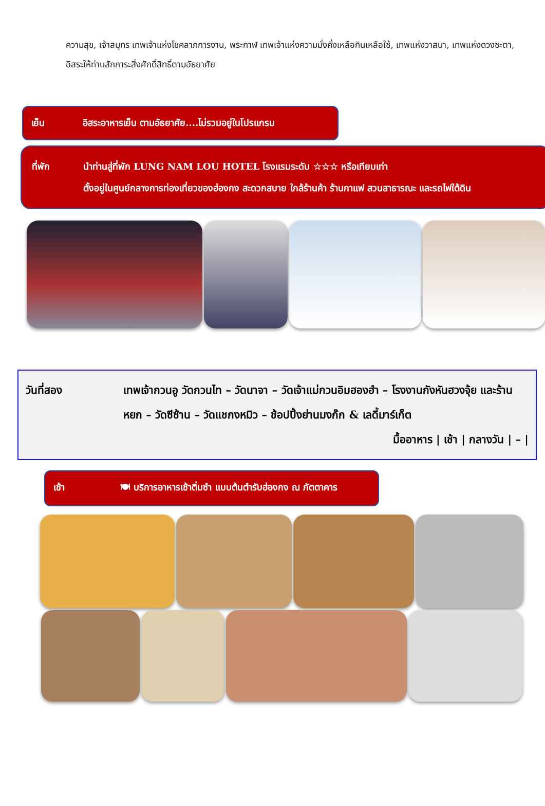ความสุข, เจ้าสมุทร เทพเจ้าแห่งโชคลาภการงาน, พระกาฬ เทพเจ้าแห่งความมั่งคั่งเหลือกินเหลือใช้, เทพแห่งวาสนา, เทพแห่งดวงชะตา, อิสระให้ท่านสักการะสิ่งศักดิ์สิทธิ์ตามอัธยาศัย
เย็น อิสระอาหารเย็น ตามอัธยาศัย....ไม่รวมอยู่ในโปรแกรม
ที่พัก นำท่านสู่ที่พัก LUNG NAM LOU HOTEL โรงแรมระดับ ☆☆☆ หรือเทียบเท่า
ตั้งอยู่ในศูนย์กลางการท่องเที่ยวของฮ่องกง สะดวกสบาย ใกล้ร้านค้า ร้านกาแฟ สวนสาธารณะ และรถไฟใต้ดิน
วันที่สอง เทพเจ้ากวนอู วัดกวนไท – วัดนาจา – วัดเจ้าแม่กวนอิมฮองฮำ – โรงงานกังหันฮวงจุ้ย และร้านหยก – วัดซีซ้าน – วัดแชกงหมิว – ช้อปปิ้งย่านมงก๊ก & เลดี้มาร์เก็ต
มื้ออาหาร | เช้า | กลางวัน | – |
เช้า 🍽 บริการอาหารเช้าติ่มซำ แบบต้นตำรับฮ่องกง ณ ภัตตาคาร